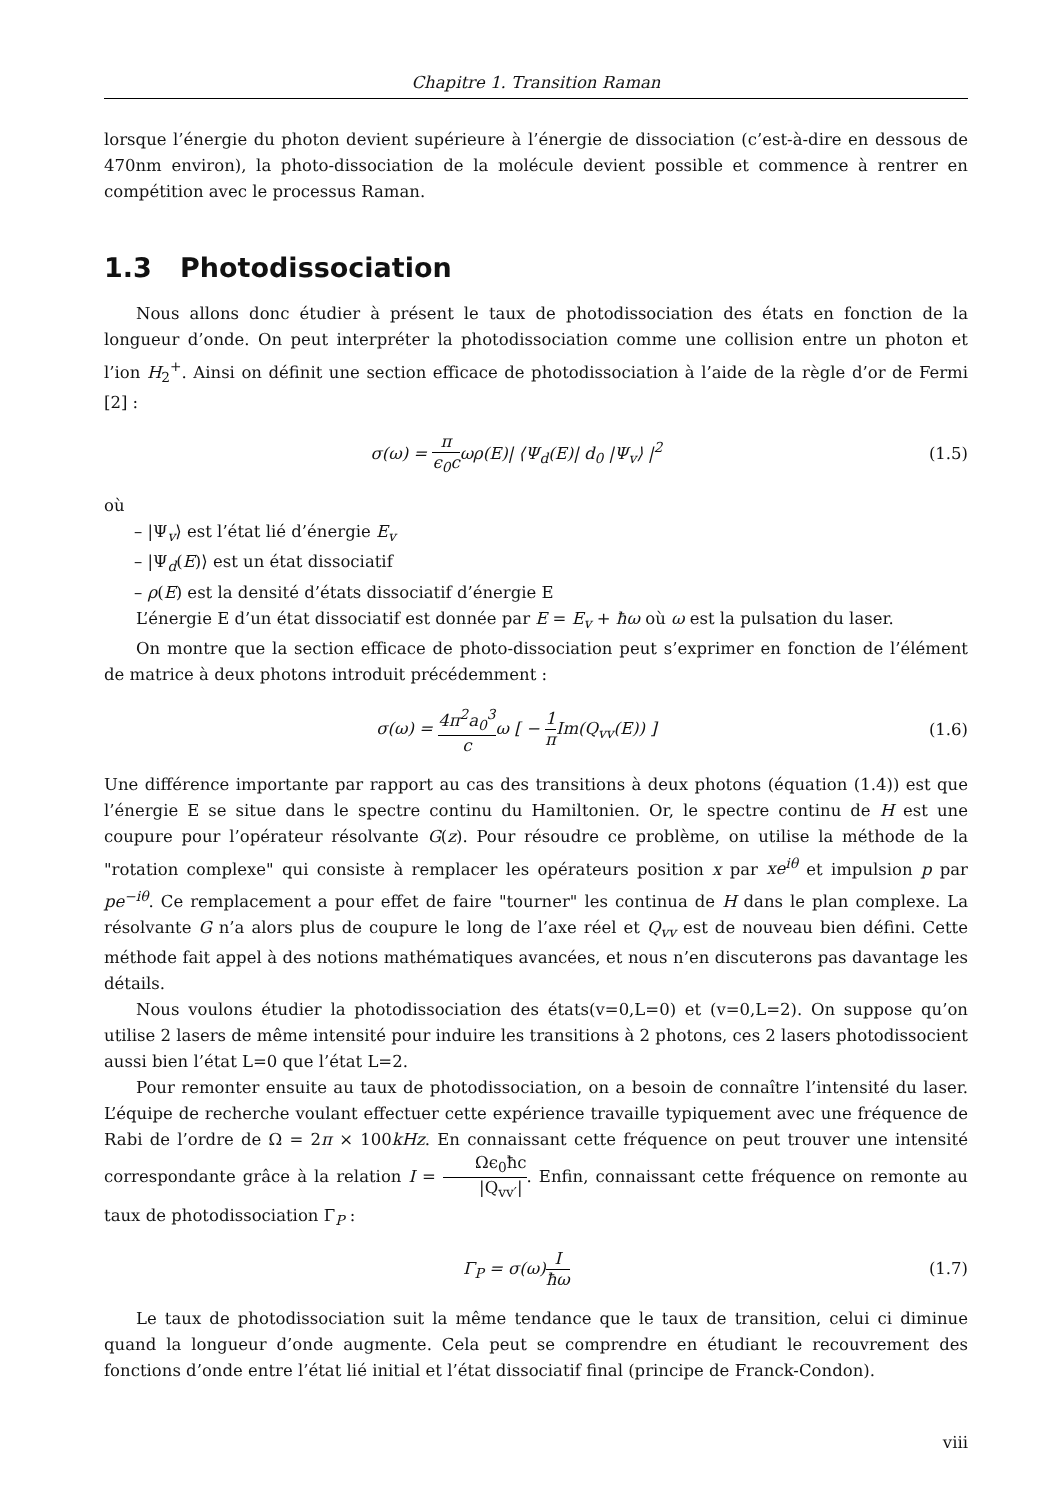Chapitre 1. Transition Raman
lorsque l’énergie du photon devient supérieure à l’énergie de dissociation (c’est-à-dire en dessous de 470nm environ), la photo-dissociation de la molécule devient possible et commence à rentrer en compétition avec le processus Raman.
1.3 Photodissociation
Nous allons donc étudier à présent le taux de photodissociation des états en fonction de la longueur d’onde. On peut interpréter la photodissociation comme une collision entre un photon et l’ion H<sub>2</sub><sup>+</sup>. Ainsi on définit une section efficace de photodissociation à l’aide de la règle d’or de Fermi [2] :
σ(ω) = π ϵ<sub>0</sub>cωρ(E)| ⟨Ψ<sub>d</sub>(E)| d<sub>0</sub> |Ψ<sub>v</sub>⟩ |<sup>2</sup>
(1.5)
où
– |Ψ<sub>v</sub>⟩ est l’état lié d’énergie E<sub>v</sub>
– |Ψ<sub>d</sub>(E)⟩ est un état dissociatif
– ρ(E) est la densité d’états dissociatif d’énergie E
L’énergie E d’un état dissociatif est donnée par E = E<sub>v</sub> + ħω où ω est la pulsation du laser.
On montre que la section efficace de photo-dissociation peut s’exprimer en fonction de l’élément de matrice à deux photons introduit précédemment :
σ(ω) = 4π<sup>2</sup>a<sub>0</sub><sup>3</sup> cω [ − 1 π Im(Q<sub>vv</sub>(E)) ]
(1.6)
Une différence importante par rapport au cas des transitions à deux photons (équation (1.4)) est que l’énergie E se situe dans le spectre continu du Hamiltonien. Or, le spectre continu de H est une coupure pour l’opérateur résolvante G(z). Pour résoudre ce problème, on utilise la méthode de la "rotation complexe" qui consiste à remplacer les opérateurs position x par xe<sup>iθ</sup> et impulsion p par pe<sup>−iθ</sup>. Ce remplacement a pour effet de faire "tourner" les continua de H dans le plan complexe. La résolvante G n’a alors plus de coupure le long de l’axe réel et Q<sub>vv</sub> est de nouveau bien défini. Cette méthode fait appel à des notions mathématiques avancées, et nous n’en discuterons pas davantage les détails.
Nous voulons étudier la photodissociation des états(v=0,L=0) et (v=0,L=2). On suppose qu’on utilise 2 lasers de même intensité pour induire les transitions à 2 photons, ces 2 lasers photodissocient aussi bien l’état L=0 que l’état L=2.
Pour remonter ensuite au taux de photodissociation, on a besoin de connaître l’intensité du laser. L’équipe de recherche voulant effectuer cette expérience travaille typiquement avec une fréquence de Rabi de l’ordre de Ω = 2π × 100kHz. En connaissant cette fréquence on peut trouver une intensité correspondante grâce à la relation I = Ωϵ<sub>0</sub>ħc |Q<sub>vv′</sub>|. Enfin, connaissant cette fréquence on remonte au taux de photodissociation Γ<sub>P</sub> :
Γ<sub>P</sub> = σ(ω)I ħω
(1.7)
Le taux de photodissociation suit la même tendance que le taux de transition, celui ci diminue quand la longueur d’onde augmente. Cela peut se comprendre en étudiant le recouvrement des fonctions d’onde entre l’état lié initial et l’état dissociatif final (principe de Franck-Condon).
viii